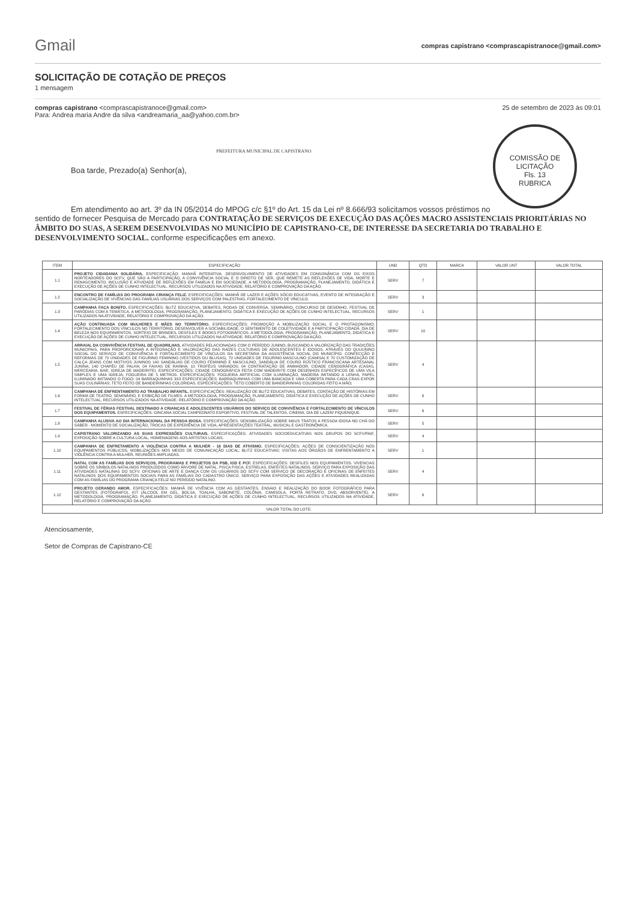Gmail
compras capistrano <comprascapistranoce@gmail.com>
SOLICITAÇÃO DE COTAÇÃO DE PREÇOS
1 mensagem
compras capistrano <comprascapistranoce@gmail.com>
Para: Andrea maria Andre da silva <andreamaria_aa@yahoo.com.br>
25 de setembro de 2023 às 09:01
COMISSÃO DE LICITAÇÃO
Fls. 13
RUBRICA
PREFEITURA MUNICIPAL DE CAPISTRANO
Boa tarde, Prezado(a) Senhor(a),
Em atendimento ao art. 3º da IN 05/2014 do MPOG c/c §1º do Art. 15 da Lei nº 8.666/93 solicitamos vossos préstimos no sentido de fornecer Pesquisa de Mercado para CONTRATAÇÃO DE SERVIÇOS DE EXECUÇÃO DAS AÇÕES MACRO ASSISTENCIAIS PRIORITÁRIAS NO ÂMBITO DO SUAS, A SEREM DESENVOLVIDAS NO MUNICÍPIO DE CAPISTRANO-CE, DE INTERESSE DA SECRETARIA DO TRABALHO E DESENVOLVIMENTO SOCIAL. conforme especificações em anexo.
| ITEM | ESPECIFICAÇÃO | UND | QTD | MARCA | VALOR UNT | VALOR TOTAL |
| --- | --- | --- | --- | --- | --- | --- |
| 1.1 | PROJETO CIDADANIA SOLIDÁRIA. ESPECIFICAÇÃO: MANHÃ INTERATIVA. DESENVOLVIMENTO DE ATIVIDADES EM CONSONÂNCIA COM OS EIXOS NORTEADORES DO SCFV, QUE SÃO A PARTICIPAÇÃO, A CONVIVÊNCIA SOCIAL E O DIREITO DE SER, QUE REMETE AS REFLEXÕES DE VIDA, MORTE E RENASCIMENTO, INCLUSÃO E ATIVIDADE DE REFLEXÕES EM FAMÍLIA E EM SOCIEDADE. A METODOLOGIA, PROGRAMAÇÃO, PLANEJAMENTO, DIDÁTICA E EXECUÇÃO DE AÇÕES DE CUNHO INTELECTUAL. RECURSOS UTILIZADOS NA ATIVIDADE, RELATÓRIO E COMPROVAÇÃO DA AÇÃO | SERV | 7 | | | |
| 1.2 | ENCONTRO DE FAMÍLIAS DO PROGRAMA CRIANÇA FELIZ. ESPECIFICAÇÕES: MANHÃ DE LAZER E AÇÕES SÓCIO EDUCATIVAS, EVENTO DE INTEGRAÇÃO E SOCIALIZAÇÃO DE VIVÊNCIAS DAS FAMÍLIAS USUÁRIAS DOS SERVIÇOS COM PALESTRAS, FORTALECIMENTO DE VÍNCULO. | SERV | 3 | | | |
| 1.3 | CAMPANHA FAÇA BONITO. ESPECIFICAÇÕES: BLITZ EDUCATIVA, DEBATES, RODAS DE CONVERSA, SEMINÁRIO, CONCURSO DE DESENHO, FESTIVAL DE PARÓDIAS COM A TEMÁTICA. A METODOLOGIA, PROGRAMAÇÃO, PLANEJAMENTO, DIDÁTICA E EXECUÇÃO DE AÇÕES DE CUNHO INTELECTUAL, RECURSOS UTILIZADOS NA ATIVIDADE, RELATÓRIO E COMPROVAÇÃO DA AÇÃO. | SERV | 1 | | | |
| 1.4 | AÇÃO CONTINUADA COM MULHERES E MÃES NO TERRITÓRIO. ESPECIFICAÇÕES: PROMOÇÃO A MOBILIZAÇÃO SOCIAL E O PROTAGONISMO; FORTALECIMENTO DOS VÍNCULOS NO TERRITÓRIO, DESENVOLVER A SOCIABILIDADE, O SENTIMENTO DE COLETIVIDADE E A PARTICIPAÇÃO CIDADÃ. DIA DE BELEZA NOS EQUIPAMENTOS, SORTEIO DE BRINDES, DESFILES E BOOKS FOTOGRÁFICOS. A METODOLOGIA, PROGRAMAÇÃO, PLANEJAMENTO, DIDÁTICA E EXECUÇÃO DE AÇÕES DE CUNHO INTELECTUAL, RECURSOS UTILIZADOS NA ATIVIDADE, RELATÓRIO E COMPROVAÇÃO DA AÇÃO. | SERV | 10 | | | |
| 1.5 | ARRAIAL DA CONVIVÊNCIA FESTIVAL DE QUADRILHAS. ATIVIDADES RELACIONADAS COM O PERÍODO JUNINO, BUSCANDO A VALORIZAÇÃO DAS TRADIÇÕES MUNICIPAIS, PARA PROPORCIONAR A INTEGRAÇÃO E VALORIZAÇÃO DAS RAÍZES CULTURAIS DE ADOLESCENTES E IDOSOS, ATRAVÉS DO QUIJUNINO SOCIAL DO SERVIÇO DE CONVIVÊNCIA E FORTALECIMENTO DE VÍNCULOS DA SECRETARIA DA ASSISTÊNCIA SOCIAL DO MUNICÍPIO. CONFECÇÃO E REFORMAS DE 70 UNIDADES DE FIGURINO FEMININO (VESTIDOS OU BLUSAS), 70 UNIDADES DE FIGURINO MASCULINO (CAMISA) E 70 CUSTOMIZAÇÃO DE CALÇA JEANS COM MOTIVOS JUNINOS 140 SANDÁLIAS DE COURO FEMININO E MASCULINO, SANDÁLIA DE COURO RÚSTICO FRANCISCANA ARTESANAL JUNINA; 140 CHAPÉU DE PALHA; 04 FAIXAS DE RAINHA; 10 TROFÉUS VARIADOS; 04 CONTRATAÇÃO DE ANIMADOR; CIDADE CENOGRÁFICA (CASAS, MERCEARIA, BAR, IGREJA DE MADEIRITE). ESPECIFICAÇÕES: CIDADE CENOGRÁFICA FEITA COM MADEIRITE COM DESENHOS ESPECÍFICOS DE UMA VILA SIMPLES E UMA IGREJA; FOGUEIRA DE 5 METROS. ESPECIFICAÇÕES: FOGUEIRA ARTIFICIAL COM ILUMINAÇÃO, MADEIRA IMITANDO A LENHA, PAPEL ILUMINADO IMITANDO O FOGO; 04 BARRAQUINHAS 3X3 ESPECIFICAÇÕES: BARRAQUINHAS COM UMA BANCADA E UMA COBERTA PARA CADA CRAS EXPOR SUAS CULINÁRIAS; TETO FEITO DE BANDEIRINHAS COLORIDAS. ESPECIFICAÇÕES: TETO COBERTO DE BANDEIRINHAS COLORIDAS FEITO A MÃO; | SERV | 4 | | | |
| 1.6 | CAMPANHA DE ENFRENTAMENTO AO TRABALHO INFANTIL. ESPECIFICAÇÕES: REALIZAÇÃO DE BLITZ EDUCATIVAS, DEBATES, CONTAÇÃO DE HISTÓRIAS EM FORMA DE TEATRO, SEMINÁRIO, E EXIBIÇÃO DE FILMES. A METODOLOGIA, PROGRAMAÇÃO, PLANEJAMENTO, DIDÁTICA E EXECUÇÃO DE AÇÕES DE CUNHO INTELECTUAL, RECURSOS UTILIZADOS NA ATIVIDADE, RELATÓRIO E COMPROVAÇÃO DA AÇÃO. | SERV | 6 | | | |
| 1.7 | FESTIVAL DE FÉRIAS FESTIVAL DESTINADO A CRIANÇAS E ADOLESCENTES USUÁRIOS DO SERVIÇO DE CONVIVÊNCIA E FORTALECIMENTO DE VÍNCULOS DOS EQUIPAMENTOS. ESPECIFICAÇÕES: GINCANA SOCIAL CAMPEONATO ESPORTIVO, FESTIVAL DE TALENTOS, CINEMA, DIA DE LAZER/ PIQUENIQUE. | SERV | 6 | | | |
| 1.8 | CAMPANHA ALUSIVA AO DIA INTERNACIONAL DA PESSOA IDOSA. ESPECIFICAÇÕES: SENSIBILIZAÇÃO SOBRE MAUS TRATOS A PESSOA IDOSA NO CHÁ DO SABER - MOMENTO DE SOCIALIZAÇÃO, TROCAS DE EXPERIÊNCIA DE VIDA, APRESENTAÇÕES TEATRAL, MUSICAL E GASTRONÔMICA. | SERV | 5 | | | |
| 1.9 | CAPISTRANO VALORIZANDO AS SUAS EXPRESSÕES CULTURAIS. ESPECIFICAÇÕES: ATIVIDADES SOCIOEDUCATIVAS NOS GRUPOS DO SCFV/PAIF, EXPOSIÇÃO SOBRE A CULTURA LOCAL, HOMENAGENS AOS ARTISTAS LOCAIS. | SERV | 4 | | | |
| 1.10 | CAMPANHA DE ENFRETAMENTO A VIOLÊNCIA CONTRA A MULHER - 16 DIAS DE ATIVISMO. ESPECIFICAÇÕES: AÇÕES DE CONSCIENTIZAÇÃO NOS EQUIPAMENTOS PÚBLICOS, MOBILIZAÇÕES NOS MEIOS DE COMUNICAÇÃO LOCAL; BLITZ EDUCATIVAS; VISITAS AOS ÓRGÃOS DE ENFRENTAMENTO A VIOLÊNCIA CONTRA A MULHER, REUNIÕES AMPLIADAS. | SERV | 1 | | | |
| 1.11 | NATAL COM AS FAMÍLIAS DOS SERVIÇOS, PROGRAMAS E PROJETOS DA PSB, IGD E PCF. ESPECIFICAÇÕES: DESFILES NOS EQUIPAMENTOS. VIVENCIAS SOBRE OS SÍMBOLOS NATALINOS PRODUZIDOS COMO ÁRVORE DE NATAL, PISCA PISCA, ESTRELAS, ENFEITES NATALINOS. SERVIÇO PARA EXPOSIÇÃO DAS ATIVIDADES NATALINAS DO SCFV. OFICINAS DE ARTE E DANÇA COM OS USUÁRIOS DO SCFV COM SERVIÇO DE DECORAÇÃO E OFICINAS DE ENFEITES NATALINOS DOS EQUIPAMENTOS SOCIAIS PARA AS FAMÍLIAS DO CADASTRO ÚNICO. SERVIÇO PARA EXPOSIÇÃO DAS AÇÕES E ATIVIDADES REALIZADAS COM AS FAMÍLIAS DO PROGRAMA CRIANÇA FELIZ NO PERÍODO NATALINO. | SERV | 4 | | | |
| 1.12 | PROJETO GERANDO AMOR. ESPECIFICAÇÕES: MANHÃ DE VIVÊNCIA COM AS GESTANTES, ENSAIO E REALIZAÇÃO DO BOOK FOTOGRÁFICO PARA GESTANTES (FOTÓGRAFO), KIT (ÁLCOOL EM GEL, BOLSA, TOALHA, SABONETE, COLÔNIA, CAMISOLA, PORTA RETRATO, DVD, ABSORVENTE). A METODOLOGIA, PROGRAMAÇÃO, PLANEJAMENTO, DIDÁTICA E EXECUÇÃO DE AÇÕES DE CUNHO INTELECTUAL, RECURSOS UTILIZADOS NA ATIVIDADE, RELATÓRIO E COMPROVAÇÃO DA AÇÃO. | SERV | 6 | | | |
| VALOR TOTAL DO LOTE: | | | | | | |
Atenciosamente,
Setor de Compras de Capistrano-CE